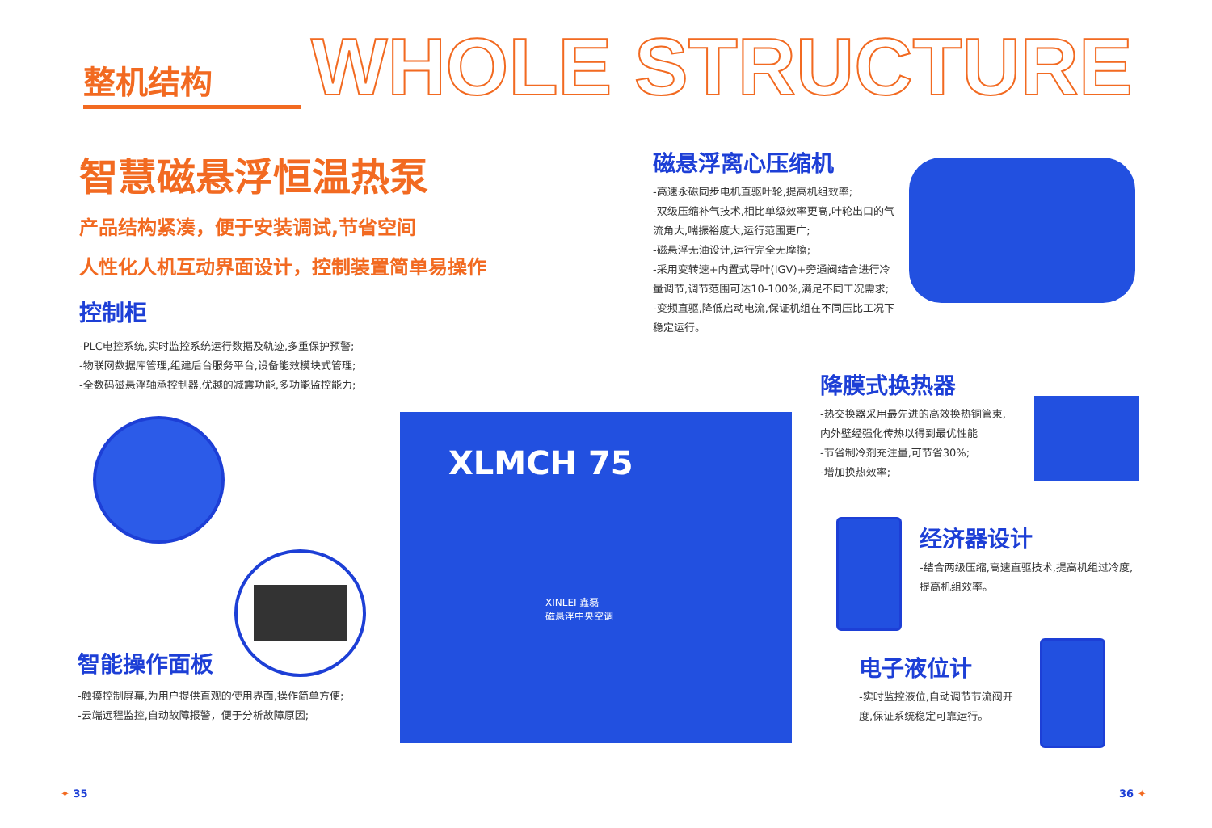整机结构 WHOLE STRUCTURE
智慧磁悬浮恒温热泵
产品结构紧凑，便于安装调试,节省空间
人性化人机互动界面设计，控制装置简单易操作
控制柜
-PLC电控系统,实时监控系统运行数据及轨迹,多重保护预警;
-物联网数据库管理,组建后台服务平台,设备能效模块式管理;
-全数码磁悬浮轴承控制器,优越的减震功能,多功能监控能力;
智能操作面板
-触摸控制屏幕,为用户提供直观的使用界面,操作简单方便;
-云端远程监控,自动故障报警，便于分析故障原因;
XLMCH 75
XINLEI 鑫磊
磁悬浮中央空调
磁悬浮离心压缩机
-高速永磁同步电机直驱叶轮,提高机组效率;
-双级压缩补气技术,相比单级效率更高,叶轮出口的气流角大,喘振裕度大,运行范围更广;
-磁悬浮无油设计,运行完全无摩擦;
-采用变转速+内置式导叶(IGV)+旁通阀结合进行冷量调节,调节范围可达10-100%,满足不同工况需求;
-变频直驱,降低启动电流,保证机组在不同压比工况下稳定运行。
降膜式换热器
-热交换器采用最先进的高效换热铜管束,内外壁经强化传热以得到最优性能
-节省制冷剂充注量,可节省30%;
-增加换热效率;
经济器设计
-结合两级压缩,高速直驱技术,提高机组过冷度,提高机组效率。
电子液位计
-实时监控液位,自动调节节流阀开度,保证系统稳定可靠运行。
✦ 35 36 ✦